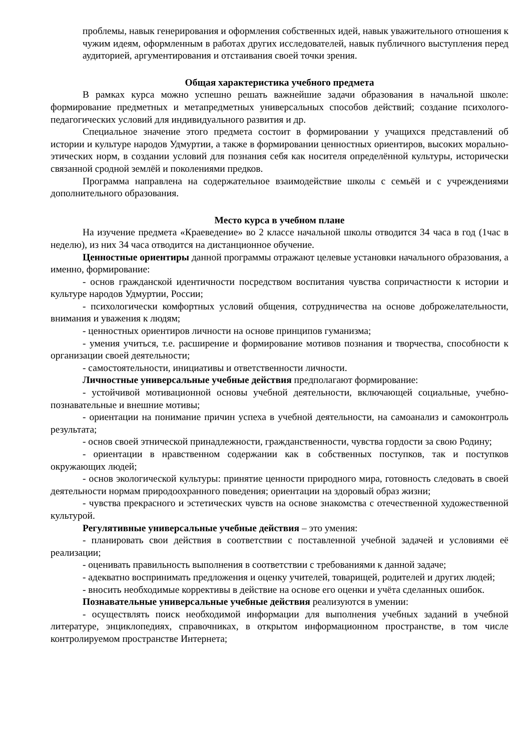проблемы, навык генерирования и оформления собственных идей, навык уважительного отношения к чужим идеям, оформленным в работах других исследователей, навык публичного выступления перед аудиторией, аргументирования и отстаивания своей точки зрения.
Общая характеристика учебного предмета
В рамках курса можно успешно решать важнейшие задачи образования в начальной школе: формирование предметных и метапредметных универсальных способов действий; создание психолого-педагогических условий для индивидуального развития и др.
Специальное значение этого предмета состоит в формировании у учащихся представлений об истории и культуре народов Удмуртии, а также в формировании ценностных ориентиров, высоких морально-этических норм, в создании условий для познания себя как носителя определённой культуры, исторически связанной сродной землёй и поколениями предков.
Программа направлена на содержательное взаимодействие школы с семьёй и с учреждениями дополнительного образования.
Место курса в учебном плане
На изучение предмета «Краеведение» во 2 классе начальной школы отводится 34 часа в год (1час в неделю), из них 34 часа отводится на дистанционное обучение.
Ценностные ориентиры данной программы отражают целевые установки начального образования, а именно, формирование:
- основ гражданской идентичности посредством воспитания чувства сопричастности к истории и культуре народов Удмуртии, России;
- психологически комфортных условий общения, сотрудничества на основе доброжелательности, внимания и уважения к людям;
- ценностных ориентиров личности на основе принципов гуманизма;
- умения учиться, т.е. расширение и формирование мотивов познания и творчества, способности к организации своей деятельности;
- самостоятельности, инициативы и ответственности личности.
Личностные универсальные учебные действия предполагают формирование:
- устойчивой мотивационной основы учебной деятельности, включающей социальные, учебно-познавательные и внешние мотивы;
- ориентации на понимание причин успеха в учебной деятельности, на самоанализ и самоконтроль результата;
- основ своей этнической принадлежности, гражданственности, чувства гордости за свою Родину;
- ориентации в нравственном содержании как в собственных поступков, так и поступков окружающих людей;
- основ экологической культуры: принятие ценности природного мира, готовность следовать в своей деятельности нормам природоохранного поведения; ориентации на здоровый образ жизни;
- чувства прекрасного и эстетических чувств на основе знакомства с отечественной художественной культурой.
Регулятивные универсальные учебные действия – это умения:
- планировать свои действия в соответствии с поставленной учебной задачей и условиями её реализации;
- оценивать правильность выполнения в соответствии с требованиями к данной задаче;
- адекватно воспринимать предложения и оценку учителей, товарищей, родителей и других людей;
- вносить необходимые коррективы в действие на основе его оценки и учёта сделанных ошибок.
Познавательные универсальные учебные действия реализуются в умении:
- осуществлять поиск необходимой информации для выполнения учебных заданий в учебной литературе, энциклопедиях, справочниках, в открытом информационном пространстве, в том числе контролируемом пространстве Интернета;